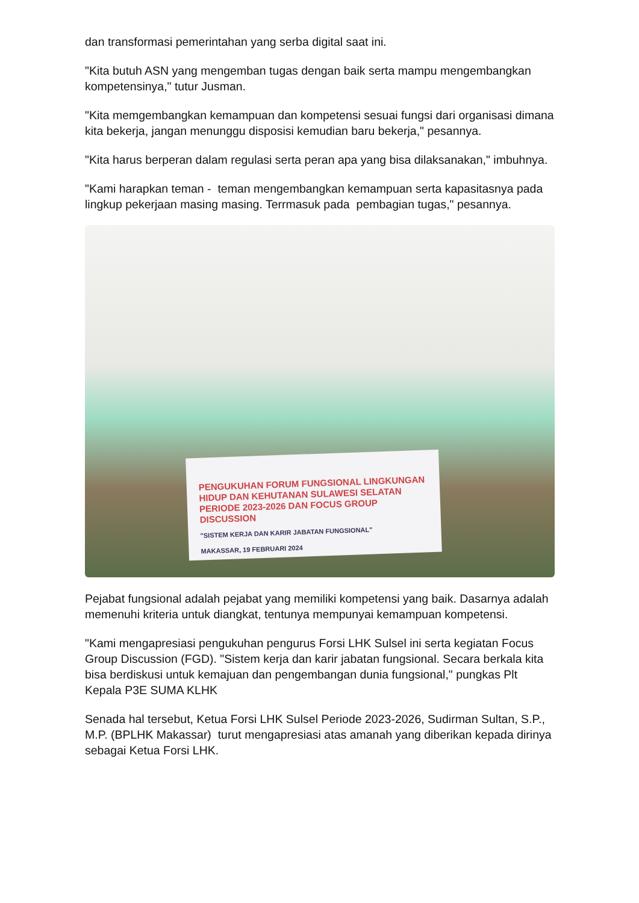dan transformasi pemerintahan yang serba digital saat ini.
"Kita butuh ASN yang mengemban tugas dengan baik serta mampu mengembangkan kompetensinya," tutur Jusman.
"Kita memgembangkan kemampuan dan kompetensi sesuai fungsi dari organisasi dimana kita bekerja, jangan menunggu disposisi kemudian baru bekerja," pesannya.
"Kita harus berperan dalam regulasi serta peran apa yang bisa dilaksanakan," imbuhnya.
"Kami harapkan teman - teman mengembangkan kemampuan serta kapasitasnya pada lingkup pekerjaan masing masing. Terrmasuk pada pembagian tugas," pesannya.
PENGUKUHAN FORUM FUNGSIONAL LINGKUNGAN HIDUP DAN KEHUTANAN SULAWESI SELATAN PERIODE 2023-2026 DAN FOCUS GROUP DISCUSSION
"SISTEM KERJA DAN KARIR JABATAN FUNGSIONAL"
MAKASSAR, 19 FEBRUARI 2024
Pejabat fungsional adalah pejabat yang memiliki kompetensi yang baik. Dasarnya adalah memenuhi kriteria untuk diangkat, tentunya mempunyai kemampuan kompetensi.
"Kami mengapresiasi pengukuhan pengurus Forsi LHK Sulsel ini serta kegiatan Focus Group Discussion (FGD). "Sistem kerja dan karir jabatan fungsional. Secara berkala kita bisa berdiskusi untuk kemajuan dan pengembangan dunia fungsional," pungkas Plt Kepala P3E SUMA KLHK
Senada hal tersebut, Ketua Forsi LHK Sulsel Periode 2023-2026, Sudirman Sultan, S.P., M.P. (BPLHK Makassar) turut mengapresiasi atas amanah yang diberikan kepada dirinya sebagai Ketua Forsi LHK.